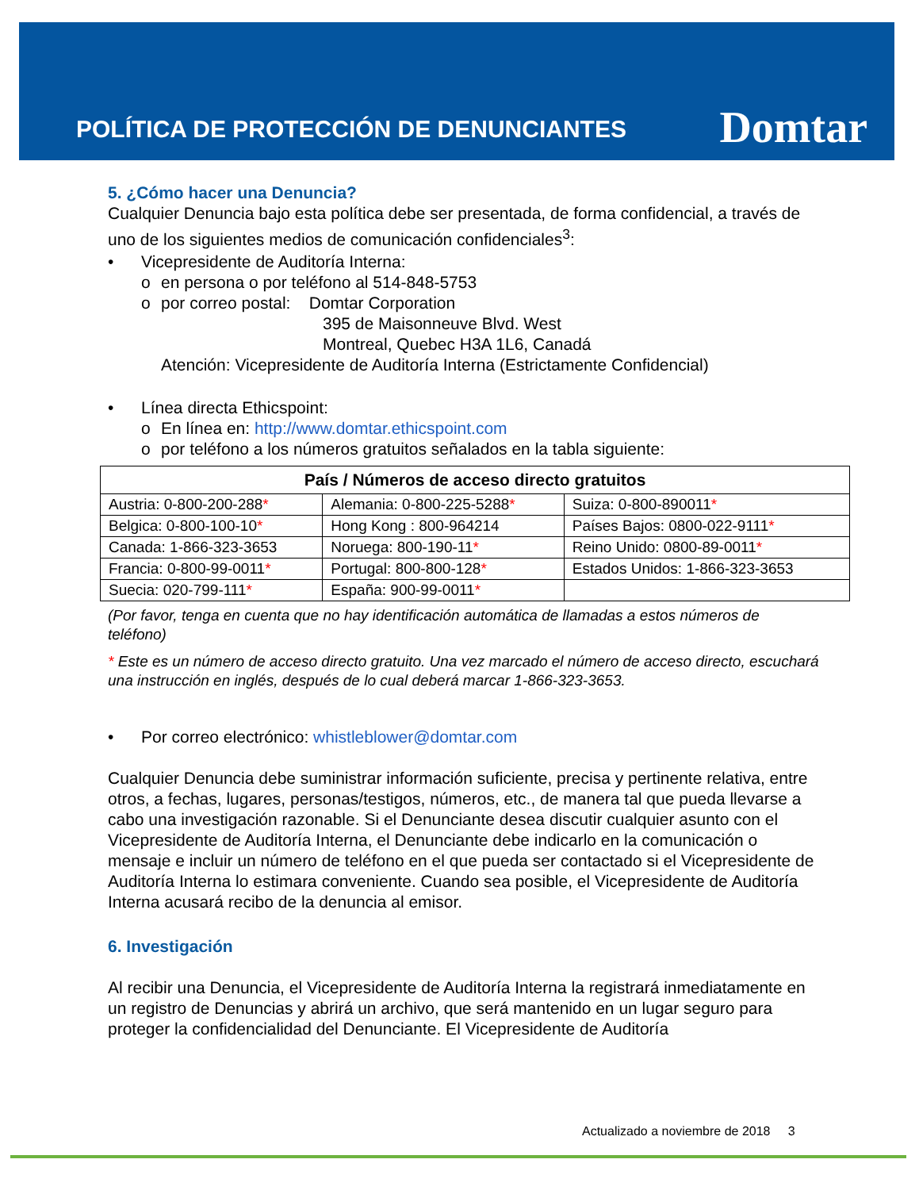POLÍTICA DE PROTECCIÓN DE DENUNCIANTES
Domtar
5. ¿Cómo hacer una Denuncia?
Cualquier Denuncia bajo esta política debe ser presentada, de forma confidencial, a través de uno de los siguientes medios de comunicación confidenciales<sup>3</sup>:
• Vicepresidente de Auditoría Interna:
o en persona o por teléfono al 514-848-5753
o por correo postal: Domtar Corporation
395 de Maisonneuve Blvd. West
Montreal, Quebec H3A 1L6, Canadá
Atención: Vicepresidente de Auditoría Interna (Estrictamente Confidencial)
• Línea directa Ethicspoint:
o En línea en: http://www.domtar.ethicspoint.com
o por teléfono a los números gratuitos señalados en la tabla siguiente:
| País / Números de acceso directo gratuitos | | |
| --- | --- | --- |
| Austria: 0-800-200-288 * | Alemania: 0-800-225-5288 * | Suiza: 0-800-890011 * |
| Belgica: 0-800-100-10 * | Hong Kong : 800-964214 | Países Bajos: 0800-022-9111 * |
| Canada: 1-866-323-3653 | Noruega: 800-190-11 * | Reino Unido: 0800-89-0011 * |
| Francia: 0-800-99-0011 * | Portugal: 800-800-128 * | Estados Unidos: 1-866-323-3653 |
| Suecia: 020-799-111 * | España: 900-99-0011 * | |
(Por favor, tenga en cuenta que no hay identificación automática de llamadas a estos números de teléfono)
* Este es un número de acceso directo gratuito. Una vez marcado el número de acceso directo, escuchará una instrucción en inglés, después de lo cual deberá marcar 1-866-323-3653.
• Por correo electrónico: whistleblower@domtar.com
Cualquier Denuncia debe suministrar información suficiente, precisa y pertinente relativa, entre otros, a fechas, lugares, personas/testigos, números, etc., de manera tal que pueda llevarse a cabo una investigación razonable. Si el Denunciante desea discutir cualquier asunto con el Vicepresidente de Auditoría Interna, el Denunciante debe indicarlo en la comunicación o mensaje e incluir un número de teléfono en el que pueda ser contactado si el Vicepresidente de Auditoría Interna lo estimara conveniente. Cuando sea posible, el Vicepresidente de Auditoría Interna acusará recibo de la denuncia al emisor.
6. Investigación
Al recibir una Denuncia, el Vicepresidente de Auditoría Interna la registrará inmediatamente en
un registro de Denuncias y abrirá un archivo, que será mantenido en un lugar seguro para proteger la confidencialidad del Denunciante. El Vicepresidente de Auditoría
Actualizado a noviembre de 2018 3